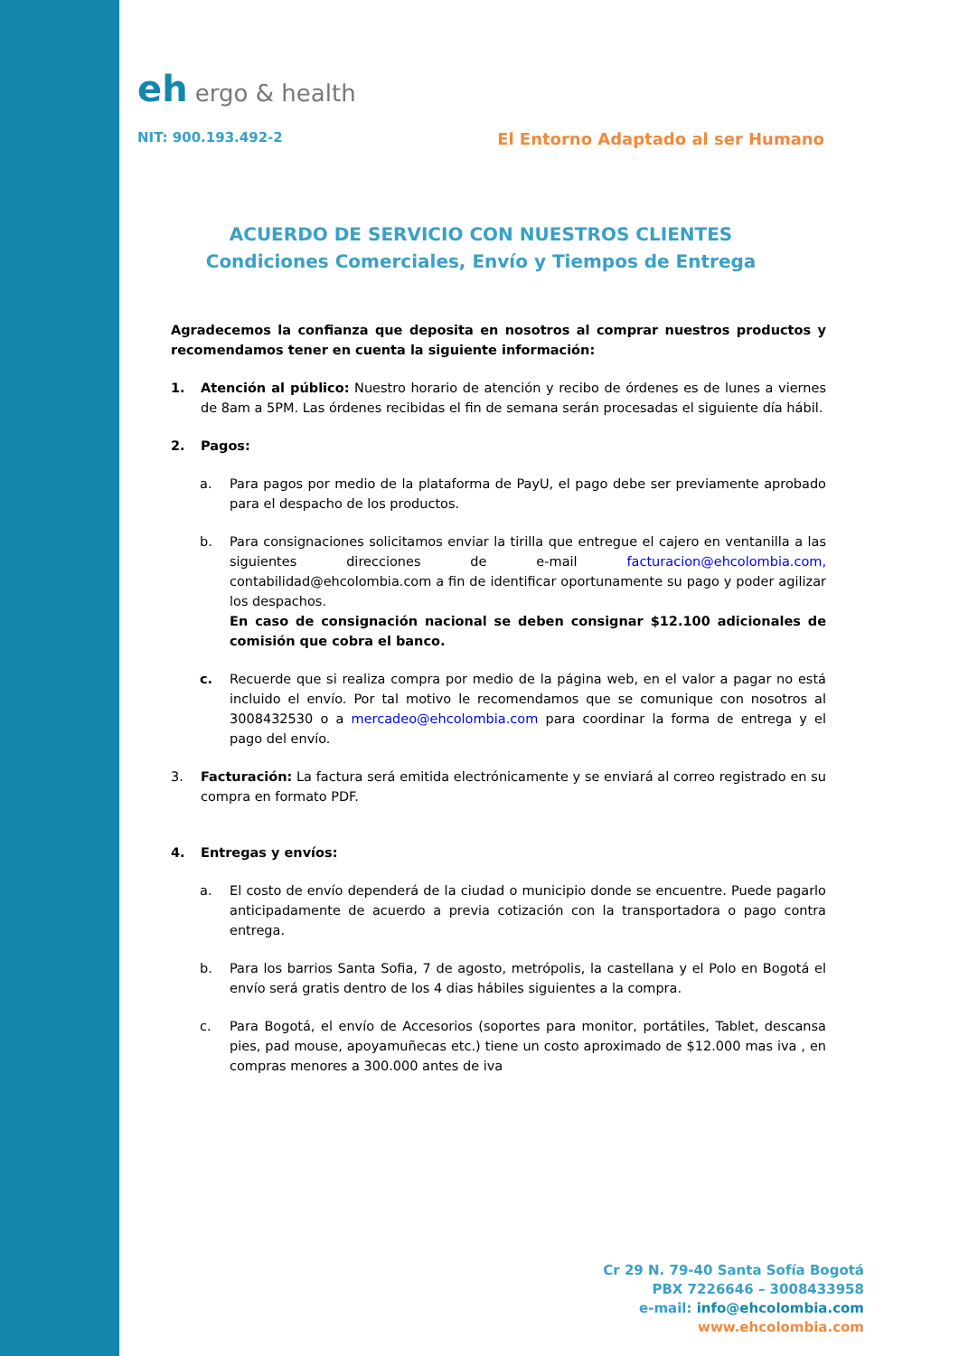eh ergo & health
NIT: 900.193.492-2 El Entorno Adaptado al ser Humano
ACUERDO DE SERVICIO CON NUESTROS CLIENTES
Condiciones Comerciales, Envío y Tiempos de Entrega
Agradecemos la confianza que deposita en nosotros al comprar nuestros productos y recomendamos tener en cuenta la siguiente información:
1. Atención al público: Nuestro horario de atención y recibo de órdenes es de lunes a viernes de 8am a 5PM. Las órdenes recibidas el fin de semana serán procesadas el siguiente día hábil.
2. Pagos:
a. Para pagos por medio de la plataforma de PayU, el pago debe ser previamente aprobado para el despacho de los productos.
b. Para consignaciones solicitamos enviar la tirilla que entregue el cajero en ventanilla a las siguientes direcciones de e-mail facturacion@ehcolombia.com, contabilidad@ehcolombia.com a fin de identificar oportunamente su pago y poder agilizar los despachos.
En caso de consignación nacional se deben consignar $12.100 adicionales de comisión que cobra el banco.
c. Recuerde que si realiza compra por medio de la página web, en el valor a pagar no está incluido el envío. Por tal motivo le recomendamos que se comunique con nosotros al 3008432530 o a mercadeo@ehcolombia.com para coordinar la forma de entrega y el pago del envío.
3. Facturación: La factura será emitida electrónicamente y se enviará al correo registrado en su compra en formato PDF.
4. Entregas y envíos:
a. El costo de envío dependerá de la ciudad o municipio donde se encuentre. Puede pagarlo anticipadamente de acuerdo a previa cotización con la transportadora o pago contra entrega.
b. Para los barrios Santa Sofia, 7 de agosto, metrópolis, la castellana y el Polo en Bogotá el envío será gratis dentro de los 4 dias hábiles siguientes a la compra.
c. Para Bogotá, el envío de Accesorios (soportes para monitor, portátiles, Tablet, descansa pies, pad mouse, apoyamuñecas etc.) tiene un costo aproximado de $12.000 mas iva , en compras menores a 300.000 antes de iva
Cr 29 N. 79-40 Santa Sofía Bogotá
PBX 7226646 – 3008433958
e-mail: info@ehcolombia.com
www.ehcolombia.com